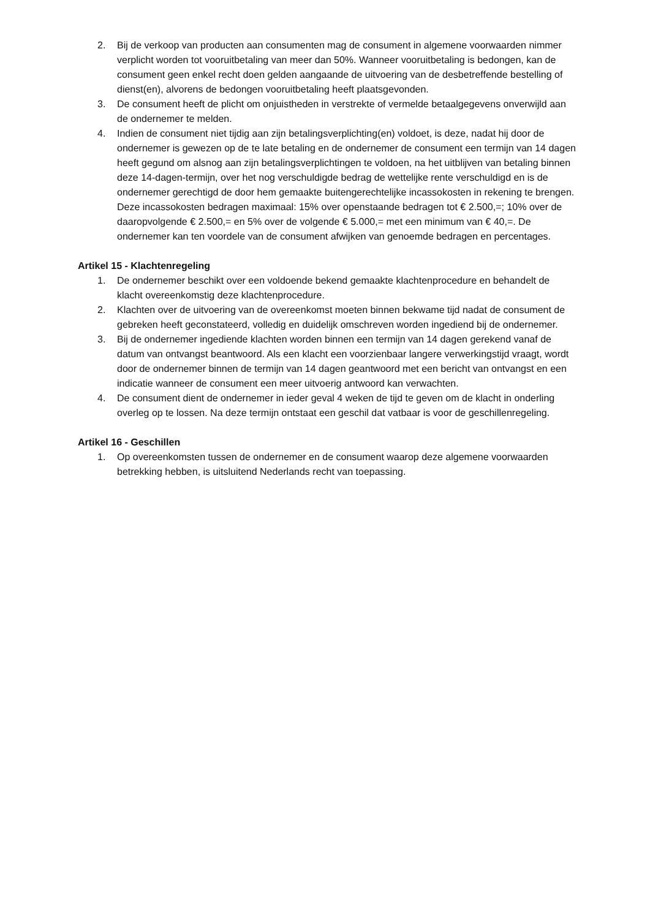2. Bij de verkoop van producten aan consumenten mag de consument in algemene voorwaarden nimmer verplicht worden tot vooruitbetaling van meer dan 50%. Wanneer vooruitbetaling is bedongen, kan de consument geen enkel recht doen gelden aangaande de uitvoering van de desbetreffende bestelling of dienst(en), alvorens de bedongen vooruitbetaling heeft plaatsgevonden.
3. De consument heeft de plicht om onjuistheden in verstrekte of vermelde betaalgegevens onverwijld aan de ondernemer te melden.
4. Indien de consument niet tijdig aan zijn betalingsverplichting(en) voldoet, is deze, nadat hij door de ondernemer is gewezen op de te late betaling en de ondernemer de consument een termijn van 14 dagen heeft gegund om alsnog aan zijn betalingsverplichtingen te voldoen, na het uitblijven van betaling binnen deze 14-dagen-termijn, over het nog verschuldigde bedrag de wettelijke rente verschuldigd en is de ondernemer gerechtigd de door hem gemaakte buitengerechtelijke incassokosten in rekening te brengen. Deze incassokosten bedragen maximaal: 15% over openstaande bedragen tot € 2.500,=; 10% over de daaropvolgende € 2.500,= en 5% over de volgende € 5.000,= met een minimum van € 40,=. De ondernemer kan ten voordele van de consument afwijken van genoemde bedragen en percentages.
Artikel 15 - Klachtenregeling
1. De ondernemer beschikt over een voldoende bekend gemaakte klachtenprocedure en behandelt de klacht overeenkomstig deze klachtenprocedure.
2. Klachten over de uitvoering van de overeenkomst moeten binnen bekwame tijd nadat de consument de gebreken heeft geconstateerd, volledig en duidelijk omschreven worden ingediend bij de ondernemer.
3. Bij de ondernemer ingediende klachten worden binnen een termijn van 14 dagen gerekend vanaf de datum van ontvangst beantwoord. Als een klacht een voorzienbaar langere verwerkingstijd vraagt, wordt door de ondernemer binnen de termijn van 14 dagen geantwoord met een bericht van ontvangst en een indicatie wanneer de consument een meer uitvoerig antwoord kan verwachten.
4. De consument dient de ondernemer in ieder geval 4 weken de tijd te geven om de klacht in onderling overleg op te lossen. Na deze termijn ontstaat een geschil dat vatbaar is voor de geschillenregeling.
Artikel 16 - Geschillen
1. Op overeenkomsten tussen de ondernemer en de consument waarop deze algemene voorwaarden betrekking hebben, is uitsluitend Nederlands recht van toepassing.